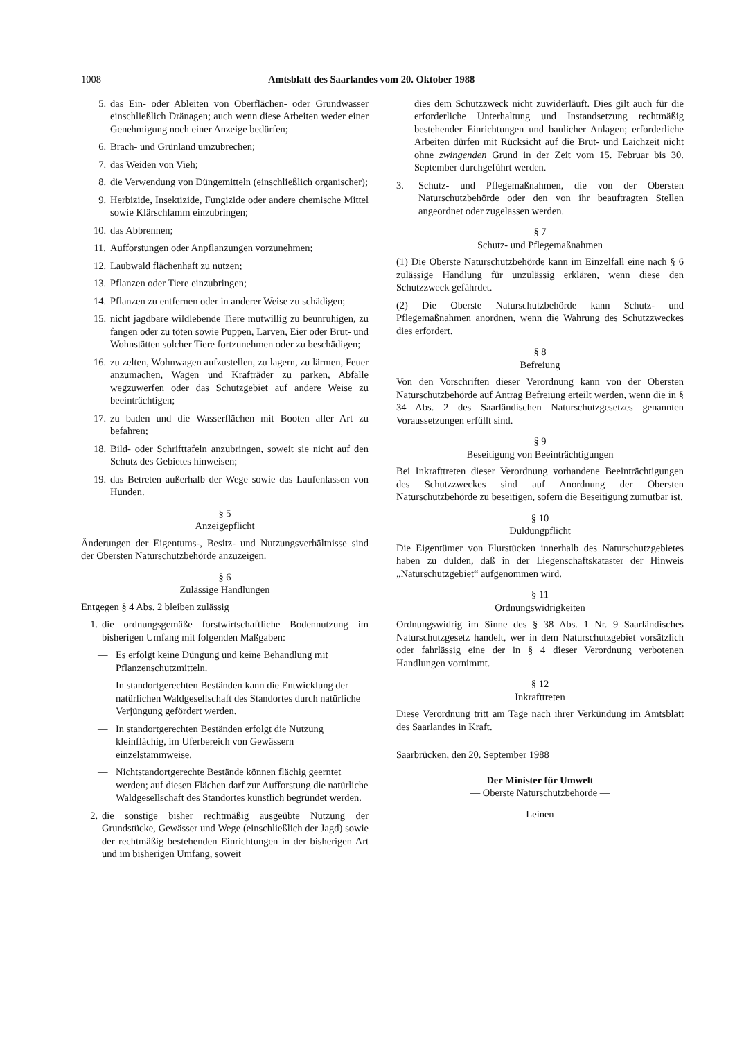1008 Amtsblatt des Saarlandes vom 20. Oktober 1988
5. das Ein- oder Ableiten von Oberflächen- oder Grundwasser einschließlich Dränagen; auch wenn diese Arbeiten weder einer Genehmigung noch einer Anzeige bedürfen;
6. Brach- und Grünland umzubrechen;
7. das Weiden von Vieh;
8. die Verwendung von Düngemitteln (einschließlich organischer);
9. Herbizide, Insektizide, Fungizide oder andere chemische Mittel sowie Klärschlamm einzubringen;
10. das Abbrennen;
11. Aufforstungen oder Anpflanzungen vorzunehmen;
12. Laubwald flächenhaft zu nutzen;
13. Pflanzen oder Tiere einzubringen;
14. Pflanzen zu entfernen oder in anderer Weise zu schädigen;
15. nicht jagdbare wildlebende Tiere mutwillig zu beunruhigen, zu fangen oder zu töten sowie Puppen, Larven, Eier oder Brut- und Wohnstätten solcher Tiere fortzunehmen oder zu beschädigen;
16. zu zelten, Wohnwagen aufzustellen, zu lagern, zu lärmen, Feuer anzumachen, Wagen und Krafträder zu parken, Abfälle wegzuwerfen oder das Schutzgebiet auf andere Weise zu beeinträchtigen;
17. zu baden und die Wasserflächen mit Booten aller Art zu befahren;
18. Bild- oder Schrifttafeln anzubringen, soweit sie nicht auf den Schutz des Gebietes hinweisen;
19. das Betreten außerhalb der Wege sowie das Laufenlassen von Hunden.
§ 5
Anzeigepflicht
Änderungen der Eigentums-, Besitz- und Nutzungsverhältnisse sind der Obersten Naturschutzbehörde anzuzeigen.
§ 6
Zulässige Handlungen
Entgegen § 4 Abs. 2 bleiben zulässig
1. die ordnungsgemäße forstwirtschaftliche Bodennutzung im bisherigen Umfang mit folgenden Maßgaben:
— Es erfolgt keine Düngung und keine Behandlung mit Pflanzenschutzmitteln.
— In standortgerechten Beständen kann die Entwicklung der natürlichen Waldgesellschaft des Standortes durch natürliche Verjüngung gefördert werden.
— In standortgerechten Beständen erfolgt die Nutzung kleinflächig, im Uferbereich von Gewässern einzelstammweise.
— Nichtstandortgerechte Bestände können flächig geerntet werden; auf diesen Flächen darf zur Aufforstung die natürliche Waldgesellschaft des Standortes künstlich begründet werden.
2. die sonstige bisher rechtmäßig ausgeübte Nutzung der Grundstücke, Gewässer und Wege (einschließlich der Jagd) sowie der rechtmäßig bestehenden Einrichtungen in der bisherigen Art und im bisherigen Umfang, soweit
dies dem Schutzzweck nicht zuwiderläuft. Dies gilt auch für die erforderliche Unterhaltung und Instandsetzung rechtmäßig bestehender Einrichtungen und baulicher Anlagen; erforderliche Arbeiten dürfen mit Rücksicht auf die Brut- und Laichzeit nicht ohne zwingenden Grund in der Zeit vom 15. Februar bis 30. September durchgeführt werden.
3. Schutz- und Pflegemaßnahmen, die von der Obersten Naturschutzbehörde oder den von ihr beauftragten Stellen angeordnet oder zugelassen werden.
§ 7
Schutz- und Pflegemaßnahmen
(1) Die Oberste Naturschutzbehörde kann im Einzelfall eine nach § 6 zulässige Handlung für unzulässig erklären, wenn diese den Schutzzweck gefährdet.
(2) Die Oberste Naturschutzbehörde kann Schutz- und Pflegemaßnahmen anordnen, wenn die Wahrung des Schutzzweckes dies erfordert.
§ 8
Befreiung
Von den Vorschriften dieser Verordnung kann von der Obersten Naturschutzbehörde auf Antrag Befreiung erteilt werden, wenn die in § 34 Abs. 2 des Saarländischen Naturschutzgesetzes genannten Voraussetzungen erfüllt sind.
§ 9
Beseitigung von Beeinträchtigungen
Bei Inkrafttreten dieser Verordnung vorhandene Beeinträchtigungen des Schutzzweckes sind auf Anordnung der Obersten Naturschutzbehörde zu beseitigen, sofern die Beseitigung zumutbar ist.
§ 10
Duldungpflicht
Die Eigentümer von Flurstücken innerhalb des Naturschutzgebietes haben zu dulden, daß in der Liegenschaftskataster der Hinweis „Naturschutzgebiet“ aufgenommen wird.
§ 11
Ordnungswidrigkeiten
Ordnungswidrig im Sinne des § 38 Abs. 1 Nr. 9 Saarländisches Naturschutzgesetz handelt, wer in dem Naturschutzgebiet vorsätzlich oder fahrlässig eine der in § 4 dieser Verordnung verbotenen Handlungen vornimmt.
§ 12
Inkrafttreten
Diese Verordnung tritt am Tage nach ihrer Verkündung im Amtsblatt des Saarlandes in Kraft.
Saarbrücken, den 20. September 1988
Der Minister für Umwelt
— Oberste Naturschutzbehörde —
Leinen